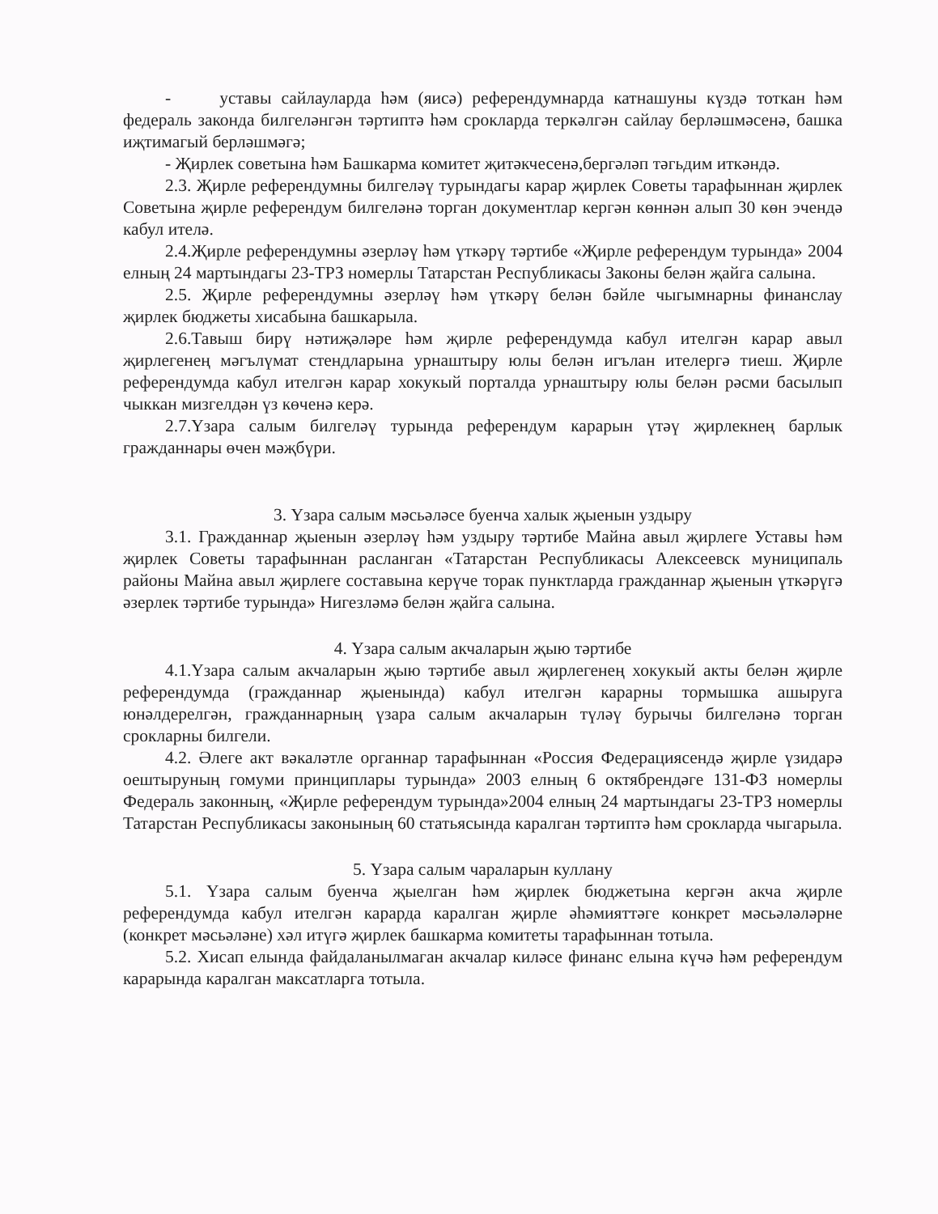- уставы сайлауларда һәм (яисә) референдумнарда катнашуны күздә тоткан һәм федераль законда билгеләнгән тәртиптә һәм срокларда теркәлгән сайлау берләшмәсенә, башка иҗтимагый берләшмәгә;
- Җирлек советына һәм Башкарма комитет җитәкчесенә,бергәләп тәгьдим иткәндә.
2.3. Җирле референдумны билгеләү турындагы карар җирлек Советы тарафыннан җирлек Советына җирле референдум билгеләнә торган документлар кергән көннән алып 30 көн эчендә кабул ителә.
2.4.Җирле референдумны әзерләү һәм үткәрү тәртибе «Җирле референдум турында» 2004 елның 24 мартындагы 23-ТРЗ номерлы Татарстан Республикасы Законы белән җайга салына.
2.5. Җирле референдумны әзерләү һәм үткәрү белән бәйле чыгымнарны финанслау җирлек бюджеты хисабына башкарыла.
2.6.Тавыш бирү нәтиҗәләре һәм җирле референдумда кабул ителгән карар авыл җирлегенең мәгълүмат стендларына урнаштыру юлы белән игълан ителергә тиеш. Җирле референдумда кабул ителгән карар хокукый порталда урнаштыру юлы белән рәсми басылып чыккан мизгелдән үз көченә керә.
2.7.Үзара салым билгеләү турында референдум карарын үтәү җирлекнең барлык гражданнары өчен мәҗбүри.
3. Үзара салым мәсьәләсе буенча халык җыенын уздыру
3.1. Гражданнар җыенын әзерләү һәм уздыру тәртибе Майна авыл җирлеге Уставы һәм җирлек Советы тарафыннан расланган «Татарстан Республикасы Алексеевск муниципаль районы Майна авыл җирлеге составына керүче торак пунктларда гражданнар җыенын үткәрүгә әзерлек тәртибе турында» Нигезләмә белән җайга салына.
4. Үзара салым акчаларын җыю тәртибе
4.1.Үзара салым акчаларын җыю тәртибе авыл җирлегенең хокукый акты белән җирле референдумда (гражданнар җыенында) кабул ителгән карарны тормышка ашыруга юнәлдерелгән, гражданнарның үзара салым акчаларын түләү бурычы билгеләнә торган срокларны билгели.
4.2. Әлеге акт вәкаләтле органнар тарафыннан «Россия Федерациясендә җирле үзидарә оештыруның гомуми принциплары турында» 2003 елның 6 октябрендәге 131-ФЗ номерлы Федераль законның, «Җирле референдум турында»2004 елның 24 мартындагы 23-ТРЗ номерлы Татарстан Республикасы законының 60 статьясында каралган тәртиптә һәм срокларда чыгарыла.
5. Үзара салым чараларын куллану
5.1. Үзара салым буенча җыелган һәм җирлек бюджетына кергән акча җирле референдумда кабул ителгән карарда каралган җирле әһәмияттәге конкрет мәсьәләләрне (конкрет мәсьәләне) хәл итүгә җирлек башкарма комитеты тарафыннан тотыла.
5.2. Хисап елында файдаланылмаган акчалар киләсе финанс елына күчә һәм референдум карарында каралган максатларга тотыла.